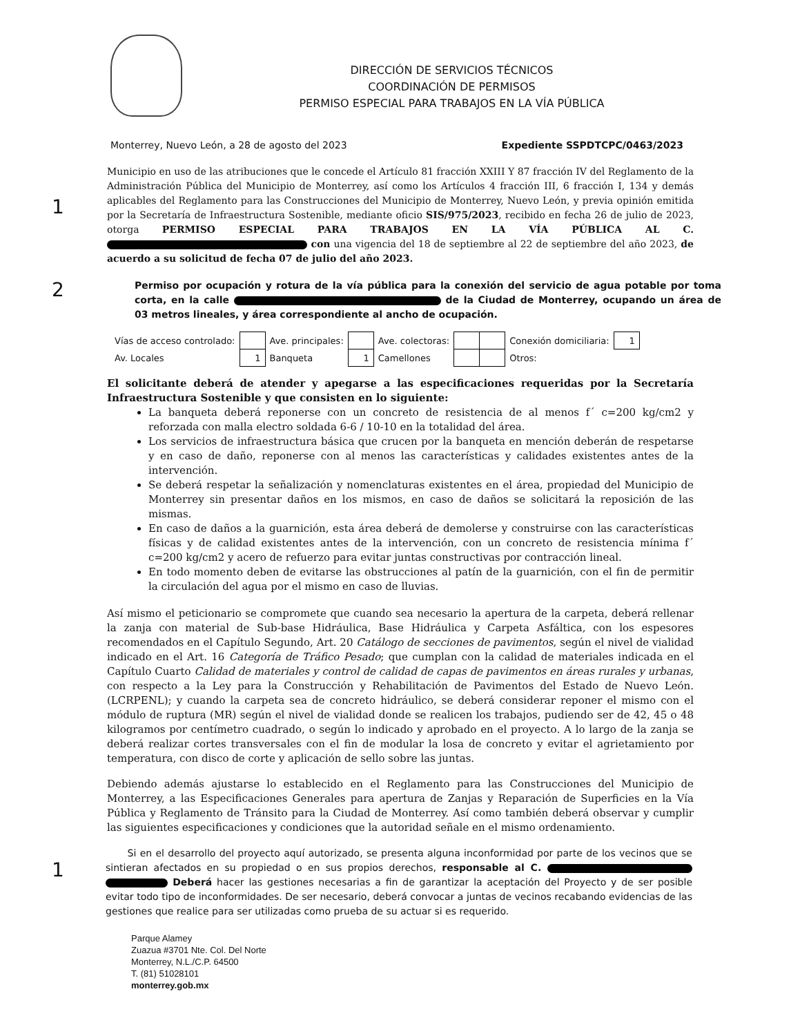DIRECCIÓN DE SERVICIOS TÉCNICOS
COORDINACIÓN DE PERMISOS
PERMISO ESPECIAL PARA TRABAJOS EN LA VÍA PÚBLICA
Monterrey, Nuevo León, a 28 de agosto del 2023 Expediente SSPDTCPC/0463/2023
1
Municipio en uso de las atribuciones que le concede el Artículo 81 fracción XXIII Y 87 fracción IV del Reglamento de la Administración Pública del Municipio de Monterrey, así como los Artículos 4 fracción III, 6 fracción I, 134 y demás aplicables del Reglamento para las Construcciones del Municipio de Monterrey, Nuevo León, y previa opinión emitida por la Secretaría de Infraestructura Sostenible, mediante oficio SIS/975/2023, recibido en fecha 26 de julio de 2023, otorga PERMISO ESPECIAL PARA TRABAJOS EN LA VÍA PÚBLICA AL C. con una vigencia del 18 de septiembre al 22 de septiembre del año 2023, de acuerdo a su solicitud de fecha 07 de julio del año 2023.
2
Permiso por ocupación y rotura de la vía pública para la conexión del servicio de agua potable por toma corta, en la calle de la Ciudad de Monterrey, ocupando un área de 03 metros lineales, y área correspondiente al ancho de ocupación.
| Vías de acceso controlado: | | Ave. principales: | | Ave. colectoras: | | | Conexión domiciliaria: | 1 |
| Av. Locales | 1 | Banqueta | 1 | Camellones | | | Otros: | |
El solicitante deberá de atender y apegarse a las especificaciones requeridas por la Secretaría Infraestructura Sostenible y que consisten en lo siguiente:
La banqueta deberá reponerse con un concreto de resistencia de al menos f´ c=200 kg/cm2 y reforzada con malla electro soldada 6-6 / 10-10 en la totalidad del área.
Los servicios de infraestructura básica que crucen por la banqueta en mención deberán de respetarse y en caso de daño, reponerse con al menos las características y calidades existentes antes de la intervención.
Se deberá respetar la señalización y nomenclaturas existentes en el área, propiedad del Municipio de Monterrey sin presentar daños en los mismos, en caso de daños se solicitará la reposición de las mismas.
En caso de daños a la guarnición, esta área deberá de demolerse y construirse con las características físicas y de calidad existentes antes de la intervención, con un concreto de resistencia mínima f´ c=200 kg/cm2 y acero de refuerzo para evitar juntas constructivas por contracción lineal.
En todo momento deben de evitarse las obstrucciones al patín de la guarnición, con el fin de permitir la circulación del agua por el mismo en caso de lluvias.
Así mismo el peticionario se compromete que cuando sea necesario la apertura de la carpeta, deberá rellenar la zanja con material de Sub-base Hidráulica, Base Hidráulica y Carpeta Asfáltica, con los espesores recomendados en el Capítulo Segundo, Art. 20 Catálogo de secciones de pavimentos, según el nivel de vialidad indicado en el Art. 16 Categoría de Tráfico Pesado; que cumplan con la calidad de materiales indicada en el Capítulo Cuarto Calidad de materiales y control de calidad de capas de pavimentos en áreas rurales y urbanas, con respecto a la Ley para la Construcción y Rehabilitación de Pavimentos del Estado de Nuevo León. (LCRPENL); y cuando la carpeta sea de concreto hidráulico, se deberá considerar reponer el mismo con el módulo de ruptura (MR) según el nivel de vialidad donde se realicen los trabajos, pudiendo ser de 42, 45 o 48 kilogramos por centímetro cuadrado, o según lo indicado y aprobado en el proyecto. A lo largo de la zanja se deberá realizar cortes transversales con el fin de modular la losa de concreto y evitar el agrietamiento por temperatura, con disco de corte y aplicación de sello sobre las juntas.
Debiendo además ajustarse lo establecido en el Reglamento para las Construcciones del Municipio de Monterrey, a las Especificaciones Generales para apertura de Zanjas y Reparación de Superficies en la Vía Pública y Reglamento de Tránsito para la Ciudad de Monterrey. Así como también deberá observar y cumplir las siguientes especificaciones y condiciones que la autoridad señale en el mismo ordenamiento.
1
Si en el desarrollo del proyecto aquí autorizado, se presenta alguna inconformidad por parte de los vecinos que se sintieran afectados en su propiedad o en sus propios derechos, responsable al C. Deberá hacer las gestiones necesarias a fin de garantizar la aceptación del Proyecto y de ser posible evitar todo tipo de inconformidades. De ser necesario, deberá convocar a juntas de vecinos recabando evidencias de las gestiones que realice para ser utilizadas como prueba de su actuar si es requerido.
Parque Alamey
Zuazua #3701 Nte. Col. Del Norte
Monterrey, N.L./C.P. 64500
T. (81) 51028101
monterrey.gob.mx